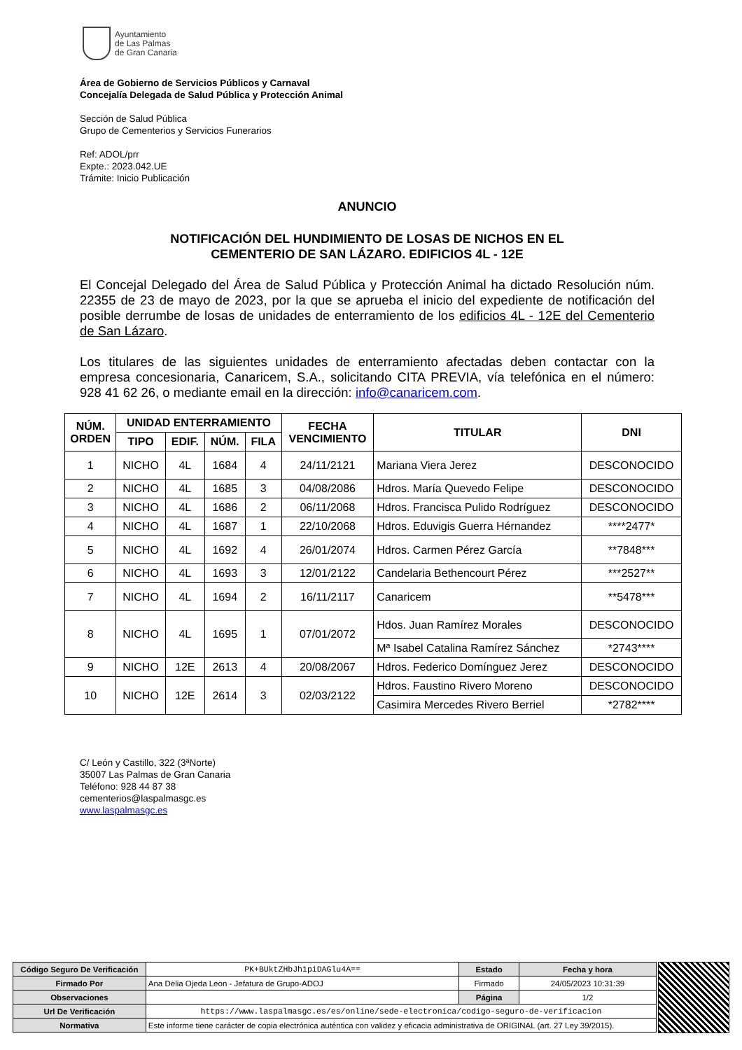Ayuntamiento
de Las Palmas
de Gran Canaria
Área de Gobierno de Servicios Públicos y Carnaval
Concejalía Delegada de Salud Pública y Protección Animal
Sección de Salud Pública
Grupo de Cementerios y Servicios Funerarios
Ref: ADOL/prr
Expte.: 2023.042.UE
Trámite: Inicio Publicación
ANUNCIO
NOTIFICACIÓN DEL HUNDIMIENTO DE LOSAS DE NICHOS EN EL
CEMENTERIO DE SAN LÁZARO. EDIFICIOS 4L - 12E
El Concejal Delegado del Área de Salud Pública y Protección Animal ha dictado Resolución núm. 22355 de 23 de mayo de 2023, por la que se aprueba el inicio del expediente de notificación del posible derrumbe de losas de unidades de enterramiento de los edificios 4L - 12E del Cementerio de San Lázaro.
Los titulares de las siguientes unidades de enterramiento afectadas deben contactar con la empresa concesionaria, Canaricem, S.A., solicitando CITA PREVIA, vía telefónica en el número: 928 41 62 26, o mediante email en la dirección: info@canaricem.com.
| NÚM. ORDEN | UNIDAD ENTERRAMIENTO | | | | FECHA VENCIMIENTO | TITULAR | DNI |
| --- | --- | --- | --- | --- | --- | --- | --- |
| | TIPO | EDIF. | NÚM. | FILA | | | |
| 1 | NICHO | 4L | 1684 | 4 | 24/11/2121 | Mariana Viera Jerez | DESCONOCIDO |
| 2 | NICHO | 4L | 1685 | 3 | 04/08/2086 | Hdros. María Quevedo Felipe | DESCONOCIDO |
| 3 | NICHO | 4L | 1686 | 2 | 06/11/2068 | Hdros. Francisca Pulido Rodríguez | DESCONOCIDO |
| 4 | NICHO | 4L | 1687 | 1 | 22/10/2068 | Hdros. Eduvigis Guerra Hérnandez | ****2477* |
| 5 | NICHO | 4L | 1692 | 4 | 26/01/2074 | Hdros. Carmen Pérez García | **7848*** |
| 6 | NICHO | 4L | 1693 | 3 | 12/01/2122 | Candelaria Bethencourt Pérez | ***2527** |
| 7 | NICHO | 4L | 1694 | 2 | 16/11/2117 | Canaricem | **5478*** |
| 8 | NICHO | 4L | 1695 | 1 | 07/01/2072 | Hdos. Juan Ramírez Morales | DESCONOCIDO |
| | | | | | | Mª Isabel Catalina Ramírez Sánchez | *2743**** |
| 9 | NICHO | 12E | 2613 | 4 | 20/08/2067 | Hdros. Federico Domínguez Jerez | DESCONOCIDO |
| 10 | NICHO | 12E | 2614 | 3 | 02/03/2122 | Hdros. Faustino Rivero Moreno | DESCONOCIDO |
| | | | | | | Casimira Mercedes Rivero Berriel | *2782**** |
C/ León y Castillo, 322 (3ªNorte)
35007 Las Palmas de Gran Canaria
Teléfono: 928 44 87 38
cementerios@laspalmasgc.es
www.laspalmasgc.es
| Código Seguro De Verificación | PK+BUktZHbJh1piDAGlu4A== | Estado | Fecha y hora |
| Firmado Por | Ana Delia Ojeda Leon - Jefatura de Grupo-ADOJ | Firmado | 24/05/2023 10:31:39 |
| Observaciones | | Página | 1/2 |
| Url De Verificación | https://www.laspalmasgc.es/es/online/sede-electronica/codigo-seguro-de-verificacion | | |
| Normativa | Este informe tiene carácter de copia electrónica auténtica con validez y eficacia administrativa de ORIGINAL (art. 27 Ley 39/2015). | | |